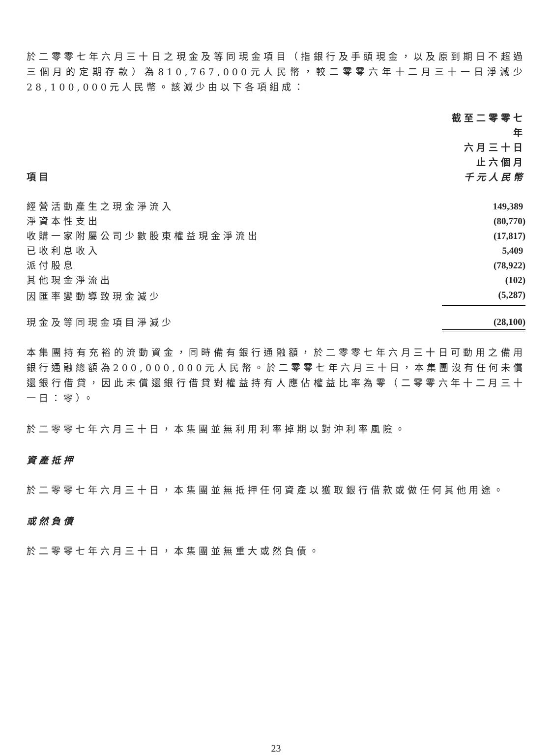於二零零七年六月三十日之現金及等同現金項目（指銀行及手頭現金，以及原到期日不超過三個月的定期存款）為810,767,000元人民幣，較二零零六年十二月三十一日淨減少28,100,000元人民幣。該減少由以下各項組成：
| 項目 | 截至二零零七年 六月三十日 止六個月 千元人民幣 |
| --- | --- |
| 經營活動產生之現金淨流入 | 149,389 |
| 淨資本性支出 | (80,770) |
| 收購一家附屬公司少數股東權益現金淨流出 | (17,817) |
| 已收利息收入 | 5,409 |
| 派付股息 | (78,922) |
| 其他現金淨流出 | (102) |
| 因匯率變動導致現金減少 | (5,287) |
| 現金及等同現金項目淨減少 | (28,100) |
本集團持有充裕的流動資金，同時備有銀行通融額，於二零零七年六月三十日可動用之備用銀行通融總額為200,000,000元人民幣。於二零零七年六月三十日，本集團沒有任何未償還銀行借貸，因此未償還銀行借貸對權益持有人應佔權益比率為零（二零零六年十二月三十一日：零）。
於二零零七年六月三十日，本集團並無利用利率掉期以對沖利率風險。
資產抵押
於二零零七年六月三十日，本集團並無抵押任何資產以獲取銀行借款或做任何其他用途。
或然負債
於二零零七年六月三十日，本集團並無重大或然負債。
23